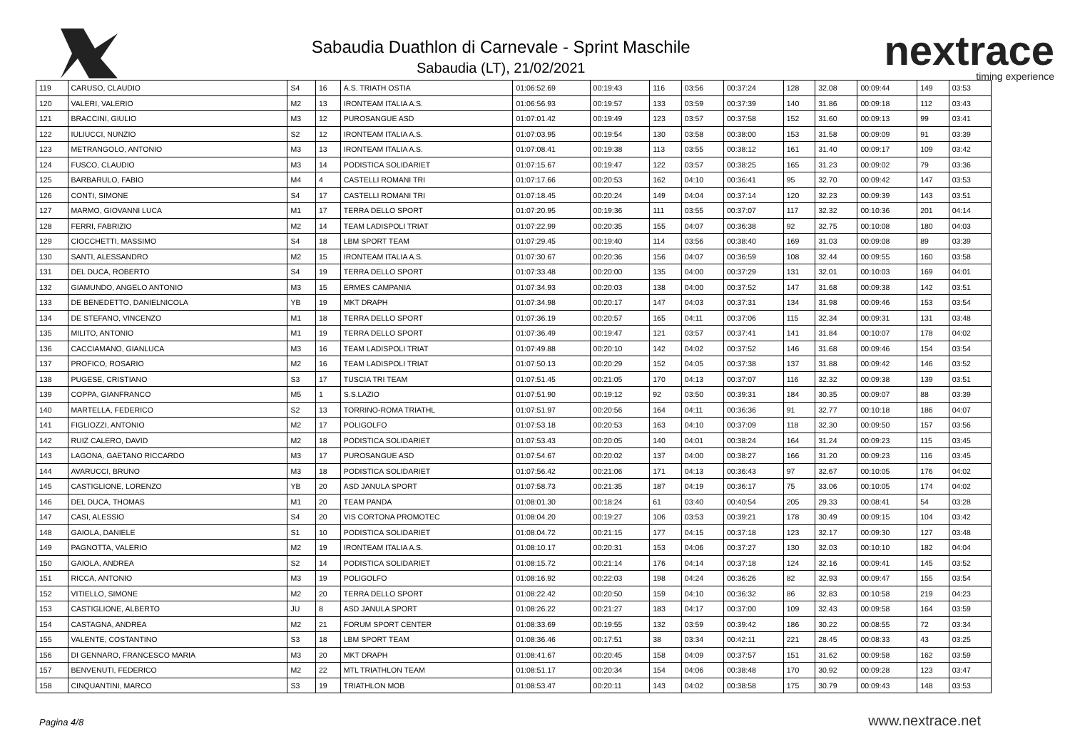Sabaudia Duathlon di Carnevale - Sprint Maschile
Sabaudia (LT), 21/02/2021
nextrace
timing experience
| 119 | CARUSO, CLAUDIO | S4 | 16 | A.S. TRIATH OSTIA | 01:06:52.69 | 00:19:43 | 116 | 03:56 | 00:37:24 | 128 | 32.08 | 00:09:44 | 149 | 03:53 |
| 120 | VALERI, VALERIO | M2 | 13 | IRONTEAM ITALIA A.S. | 01:06:56.93 | 00:19:57 | 133 | 03:59 | 00:37:39 | 140 | 31.86 | 00:09:18 | 112 | 03:43 |
| 121 | BRACCINI, GIULIO | M3 | 12 | PUROSANGUE ASD | 01:07:01.42 | 00:19:49 | 123 | 03:57 | 00:37:58 | 152 | 31.60 | 00:09:13 | 99 | 03:41 |
| 122 | IULIUCCI, NUNZIO | S2 | 12 | IRONTEAM ITALIA A.S. | 01:07:03.95 | 00:19:54 | 130 | 03:58 | 00:38:00 | 153 | 31.58 | 00:09:09 | 91 | 03:39 |
| 123 | METRANGOLO, ANTONIO | M3 | 13 | IRONTEAM ITALIA A.S. | 01:07:08.41 | 00:19:38 | 113 | 03:55 | 00:38:12 | 161 | 31.40 | 00:09:17 | 109 | 03:42 |
| 124 | FUSCO, CLAUDIO | M3 | 14 | PODISTICA SOLIDARIET | 01:07:15.67 | 00:19:47 | 122 | 03:57 | 00:38:25 | 165 | 31.23 | 00:09:02 | 79 | 03:36 |
| 125 | BARBARULO, FABIO | M4 | 4 | CASTELLI ROMANI TRI | 01:07:17.66 | 00:20:53 | 162 | 04:10 | 00:36:41 | 95 | 32.70 | 00:09:42 | 147 | 03:53 |
| 126 | CONTI, SIMONE | S4 | 17 | CASTELLI ROMANI TRI | 01:07:18.45 | 00:20:24 | 149 | 04:04 | 00:37:14 | 120 | 32.23 | 00:09:39 | 143 | 03:51 |
| 127 | MARMO, GIOVANNI LUCA | M1 | 17 | TERRA DELLO SPORT | 01:07:20.95 | 00:19:36 | 111 | 03:55 | 00:37:07 | 117 | 32.32 | 00:10:36 | 201 | 04:14 |
| 128 | FERRI, FABRIZIO | M2 | 14 | TEAM LADISPOLI TRIAT | 01:07:22.99 | 00:20:35 | 155 | 04:07 | 00:36:38 | 92 | 32.75 | 00:10:08 | 180 | 04:03 |
| 129 | CIOCCHETTI, MASSIMO | S4 | 18 | LBM SPORT TEAM | 01:07:29.45 | 00:19:40 | 114 | 03:56 | 00:38:40 | 169 | 31.03 | 00:09:08 | 89 | 03:39 |
| 130 | SANTI, ALESSANDRO | M2 | 15 | IRONTEAM ITALIA A.S. | 01:07:30.67 | 00:20:36 | 156 | 04:07 | 00:36:59 | 108 | 32.44 | 00:09:55 | 160 | 03:58 |
| 131 | DEL DUCA, ROBERTO | S4 | 19 | TERRA DELLO SPORT | 01:07:33.48 | 00:20:00 | 135 | 04:00 | 00:37:29 | 131 | 32.01 | 00:10:03 | 169 | 04:01 |
| 132 | GIAMUNDO, ANGELO ANTONIO | M3 | 15 | ERMES CAMPANIA | 01:07:34.93 | 00:20:03 | 138 | 04:00 | 00:37:52 | 147 | 31.68 | 00:09:38 | 142 | 03:51 |
| 133 | DE BENEDETTO, DANIELNICOLA | YB | 19 | MKT DRAPH | 01:07:34.98 | 00:20:17 | 147 | 04:03 | 00:37:31 | 134 | 31.98 | 00:09:46 | 153 | 03:54 |
| 134 | DE STEFANO, VINCENZO | M1 | 18 | TERRA DELLO SPORT | 01:07:36.19 | 00:20:57 | 165 | 04:11 | 00:37:06 | 115 | 32.34 | 00:09:31 | 131 | 03:48 |
| 135 | MILITO, ANTONIO | M1 | 19 | TERRA DELLO SPORT | 01:07:36.49 | 00:19:47 | 121 | 03:57 | 00:37:41 | 141 | 31.84 | 00:10:07 | 178 | 04:02 |
| 136 | CACCIAMANO, GIANLUCA | M3 | 16 | TEAM LADISPOLI TRIAT | 01:07:49.88 | 00:20:10 | 142 | 04:02 | 00:37:52 | 146 | 31.68 | 00:09:46 | 154 | 03:54 |
| 137 | PROFICO, ROSARIO | M2 | 16 | TEAM LADISPOLI TRIAT | 01:07:50.13 | 00:20:29 | 152 | 04:05 | 00:37:38 | 137 | 31.88 | 00:09:42 | 146 | 03:52 |
| 138 | PUGESE, CRISTIANO | S3 | 17 | TUSCIA TRI TEAM | 01:07:51.45 | 00:21:05 | 170 | 04:13 | 00:37:07 | 116 | 32.32 | 00:09:38 | 139 | 03:51 |
| 139 | COPPA, GIANFRANCO | M5 | 1 | S.S.LAZIO | 01:07:51.90 | 00:19:12 | 92 | 03:50 | 00:39:31 | 184 | 30.35 | 00:09:07 | 88 | 03:39 |
| 140 | MARTELLA, FEDERICO | S2 | 13 | TORRINO-ROMA TRIATHL | 01:07:51.97 | 00:20:56 | 164 | 04:11 | 00:36:36 | 91 | 32.77 | 00:10:18 | 186 | 04:07 |
| 141 | FIGLIOZZI, ANTONIO | M2 | 17 | POLIGOLFO | 01:07:53.18 | 00:20:53 | 163 | 04:10 | 00:37:09 | 118 | 32.30 | 00:09:50 | 157 | 03:56 |
| 142 | RUIZ CALERO, DAVID | M2 | 18 | PODISTICA SOLIDARIET | 01:07:53.43 | 00:20:05 | 140 | 04:01 | 00:38:24 | 164 | 31.24 | 00:09:23 | 115 | 03:45 |
| 143 | LAGONA, GAETANO RICCARDO | M3 | 17 | PUROSANGUE ASD | 01:07:54.67 | 00:20:02 | 137 | 04:00 | 00:38:27 | 166 | 31.20 | 00:09:23 | 116 | 03:45 |
| 144 | AVARUCCI, BRUNO | M3 | 18 | PODISTICA SOLIDARIET | 01:07:56.42 | 00:21:06 | 171 | 04:13 | 00:36:43 | 97 | 32.67 | 00:10:05 | 176 | 04:02 |
| 145 | CASTIGLIONE, LORENZO | YB | 20 | ASD JANULA SPORT | 01:07:58.73 | 00:21:35 | 187 | 04:19 | 00:36:17 | 75 | 33.06 | 00:10:05 | 174 | 04:02 |
| 146 | DEL DUCA, THOMAS | M1 | 20 | TEAM PANDA | 01:08:01.30 | 00:18:24 | 61 | 03:40 | 00:40:54 | 205 | 29.33 | 00:08:41 | 54 | 03:28 |
| 147 | CASI, ALESSIO | S4 | 20 | VIS CORTONA PROMOTEC | 01:08:04.20 | 00:19:27 | 106 | 03:53 | 00:39:21 | 178 | 30.49 | 00:09:15 | 104 | 03:42 |
| 148 | GAIOLA, DANIELE | S1 | 10 | PODISTICA SOLIDARIET | 01:08:04.72 | 00:21:15 | 177 | 04:15 | 00:37:18 | 123 | 32.17 | 00:09:30 | 127 | 03:48 |
| 149 | PAGNOTTA, VALERIO | M2 | 19 | IRONTEAM ITALIA A.S. | 01:08:10.17 | 00:20:31 | 153 | 04:06 | 00:37:27 | 130 | 32.03 | 00:10:10 | 182 | 04:04 |
| 150 | GAIOLA, ANDREA | S2 | 14 | PODISTICA SOLIDARIET | 01:08:15.72 | 00:21:14 | 176 | 04:14 | 00:37:18 | 124 | 32.16 | 00:09:41 | 145 | 03:52 |
| 151 | RICCA, ANTONIO | M3 | 19 | POLIGOLFO | 01:08:16.92 | 00:22:03 | 198 | 04:24 | 00:36:26 | 82 | 32.93 | 00:09:47 | 155 | 03:54 |
| 152 | VITIELLO, SIMONE | M2 | 20 | TERRA DELLO SPORT | 01:08:22.42 | 00:20:50 | 159 | 04:10 | 00:36:32 | 86 | 32.83 | 00:10:58 | 219 | 04:23 |
| 153 | CASTIGLIONE, ALBERTO | JU | 8 | ASD JANULA SPORT | 01:08:26.22 | 00:21:27 | 183 | 04:17 | 00:37:00 | 109 | 32.43 | 00:09:58 | 164 | 03:59 |
| 154 | CASTAGNA, ANDREA | M2 | 21 | FORUM SPORT CENTER | 01:08:33.69 | 00:19:55 | 132 | 03:59 | 00:39:42 | 186 | 30.22 | 00:08:55 | 72 | 03:34 |
| 155 | VALENTE, COSTANTINO | S3 | 18 | LBM SPORT TEAM | 01:08:36.46 | 00:17:51 | 38 | 03:34 | 00:42:11 | 221 | 28.45 | 00:08:33 | 43 | 03:25 |
| 156 | DI GENNARO, FRANCESCO MARIA | M3 | 20 | MKT DRAPH | 01:08:41.67 | 00:20:45 | 158 | 04:09 | 00:37:57 | 151 | 31.62 | 00:09:58 | 162 | 03:59 |
| 157 | BENVENUTI, FEDERICO | M2 | 22 | MTL TRIATHLON TEAM | 01:08:51.17 | 00:20:34 | 154 | 04:06 | 00:38:48 | 170 | 30.92 | 00:09:28 | 123 | 03:47 |
| 158 | CINQUANTINI, MARCO | S3 | 19 | TRIATHLON MOB | 01:08:53.47 | 00:20:11 | 143 | 04:02 | 00:38:58 | 175 | 30.79 | 00:09:43 | 148 | 03:53 |
Pagina 4/8 www.nextrace.net